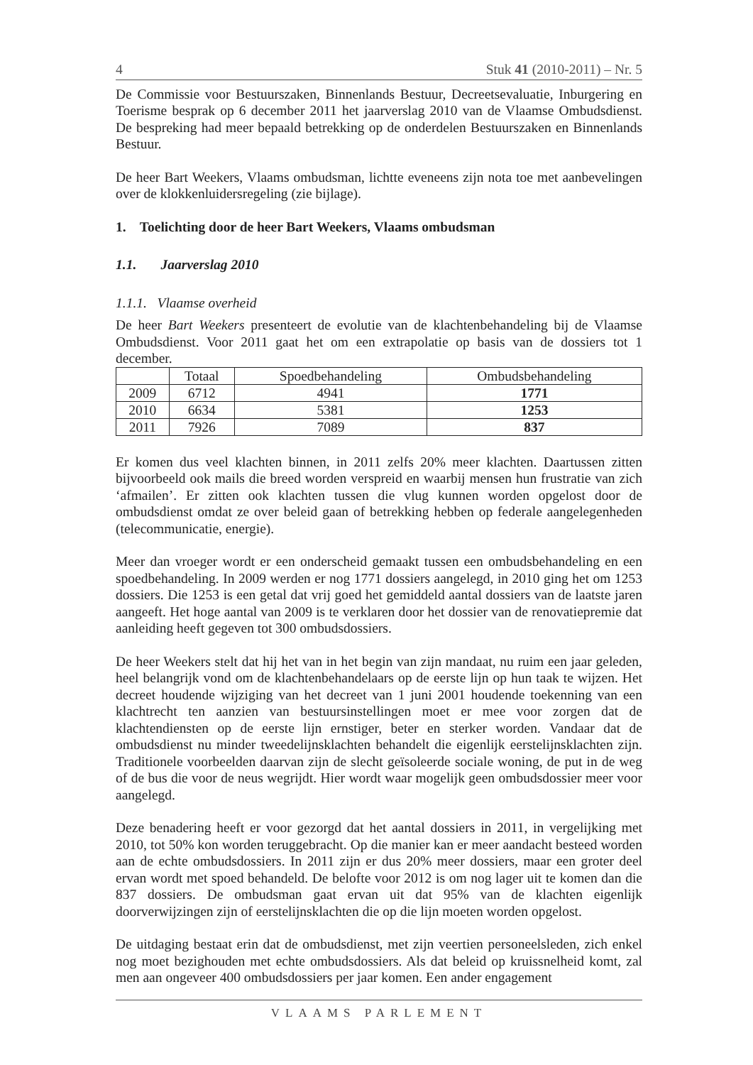4 Stuk 41 (2010-2011) – Nr. 5
De Commissie voor Bestuurszaken, Binnenlands Bestuur, Decreetsevaluatie, Inburgering en Toerisme besprak op 6 december 2011 het jaarverslag 2010 van de Vlaamse Ombudsdienst. De bespreking had meer bepaald betrekking op de onderdelen Bestuurszaken en Binnenlands Bestuur.
De heer Bart Weekers, Vlaams ombudsman, lichtte eveneens zijn nota toe met aanbevelingen over de klokkenluidersregeling (zie bijlage).
1. Toelichting door de heer Bart Weekers, Vlaams ombudsman
1.1. Jaarverslag 2010
1.1.1. Vlaamse overheid
De heer Bart Weekers presenteert de evolutie van de klachtenbehandeling bij de Vlaamse Ombudsdienst. Voor 2011 gaat het om een extrapolatie op basis van de dossiers tot 1 december.
| | Totaal | Spoedbehandeling | Ombudsbehandeling |
| --- | --- | --- | --- |
| 2009 | 6712 | 4941 | 1771 |
| 2010 | 6634 | 5381 | 1253 |
| 2011 | 7926 | 7089 | 837 |
Er komen dus veel klachten binnen, in 2011 zelfs 20% meer klachten. Daartussen zitten bijvoorbeeld ook mails die breed worden verspreid en waarbij mensen hun frustratie van zich ‘afmailen’. Er zitten ook klachten tussen die vlug kunnen worden opgelost door de ombudsdienst omdat ze over beleid gaan of betrekking hebben op federale aangelegenheden (telecommunicatie, energie).
Meer dan vroeger wordt er een onderscheid gemaakt tussen een ombudsbehandeling en een spoedbehandeling. In 2009 werden er nog 1771 dossiers aangelegd, in 2010 ging het om 1253 dossiers. Die 1253 is een getal dat vrij goed het gemiddeld aantal dossiers van de laatste jaren aangeeft. Het hoge aantal van 2009 is te verklaren door het dossier van de renovatiepremie dat aanleiding heeft gegeven tot 300 ombudsdossiers.
De heer Weekers stelt dat hij het van in het begin van zijn mandaat, nu ruim een jaar geleden, heel belangrijk vond om de klachtenbehandelaars op de eerste lijn op hun taak te wijzen. Het decreet houdende wijziging van het decreet van 1 juni 2001 houdende toekenning van een klachtrecht ten aanzien van bestuursinstellingen moet er mee voor zorgen dat de klachtendiensten op de eerste lijn ernstiger, beter en sterker worden. Vandaar dat de ombudsdienst nu minder tweedelijnsklachten behandelt die eigenlijk eerstelijnsklachten zijn. Traditionele voorbeelden daarvan zijn de slecht geïsoleerde sociale woning, de put in de weg of de bus die voor de neus wegrijdt. Hier wordt waar mogelijk geen ombudsdossier meer voor aangelegd.
Deze benadering heeft er voor gezorgd dat het aantal dossiers in 2011, in vergelijking met 2010, tot 50% kon worden teruggebracht. Op die manier kan er meer aandacht besteed worden aan de echte ombudsdossiers. In 2011 zijn er dus 20% meer dossiers, maar een groter deel ervan wordt met spoed behandeld. De belofte voor 2012 is om nog lager uit te komen dan die 837 dossiers. De ombudsman gaat ervan uit dat 95% van de klachten eigenlijk doorverwijzingen zijn of eerstelijnsklachten die op die lijn moeten worden opgelost.
De uitdaging bestaat erin dat de ombudsdienst, met zijn veertien personeelsleden, zich enkel nog moet bezighouden met echte ombudsdossiers. Als dat beleid op kruissnelheid komt, zal men aan ongeveer 400 ombudsdossiers per jaar komen. Een ander engagement
VLAAMS PARLEMENT